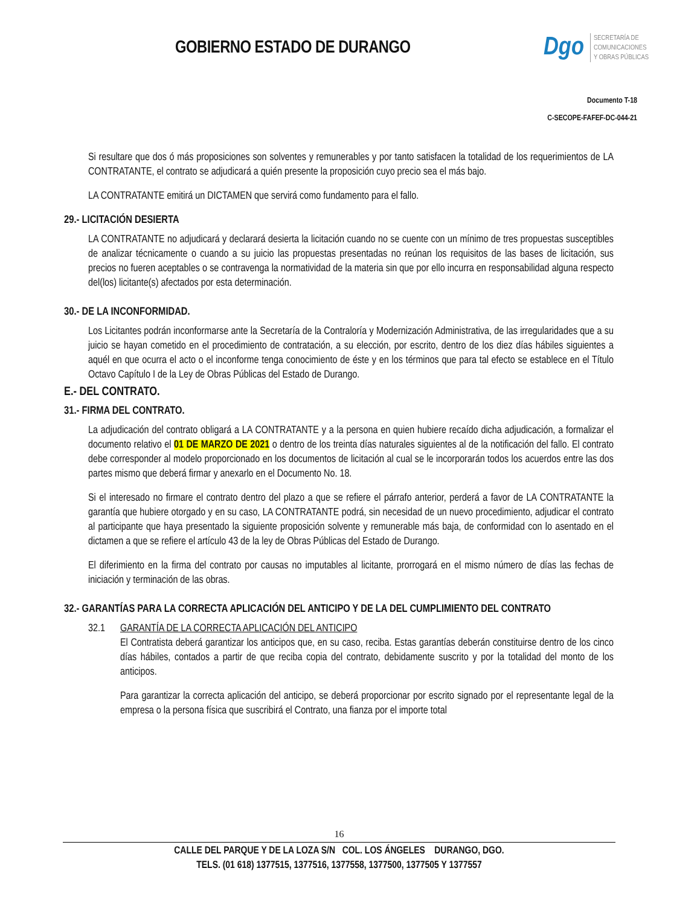GOBIERNO ESTADO DE DURANGO
Dgo
SECRETARÍA DE
COMUNICACIONES
Y OBRAS PÚBLICAS
Documento T-18
C-SECOPE-FAFEF-DC-044-21
Si resultare que dos ó más proposiciones son solventes y remunerables y por tanto satisfacen la totalidad de los requerimientos de LA CONTRATANTE, el contrato se adjudicará a quién presente la proposición cuyo precio sea el más bajo.
LA CONTRATANTE emitirá un DICTAMEN que servirá como fundamento para el fallo.
29.- LICITACIÓN DESIERTA
LA CONTRATANTE no adjudicará y declarará desierta la licitación cuando no se cuente con un mínimo de tres propuestas susceptibles de analizar técnicamente o cuando a su juicio las propuestas presentadas no reúnan los requisitos de las bases de licitación, sus precios no fueren aceptables o se contravenga la normatividad de la materia sin que por ello incurra en responsabilidad alguna respecto del(los) licitante(s) afectados por esta determinación.
30.- DE LA INCONFORMIDAD.
Los Licitantes podrán inconformarse ante la Secretaría de la Contraloría y Modernización Administrativa, de las irregularidades que a su juicio se hayan cometido en el procedimiento de contratación, a su elección, por escrito, dentro de los diez días hábiles siguientes a aquél en que ocurra el acto o el inconforme tenga conocimiento de éste y en los términos que para tal efecto se establece en el Título Octavo Capítulo I de la Ley de Obras Públicas del Estado de Durango.
E.- DEL CONTRATO.
31.- FIRMA DEL CONTRATO.
La adjudicación del contrato obligará a LA CONTRATANTE y a la persona en quien hubiere recaído dicha adjudicación, a formalizar el documento relativo el 01 DE MARZO DE 2021 o dentro de los treinta días naturales siguientes al de la notificación del fallo. El contrato debe corresponder al modelo proporcionado en los documentos de licitación al cual se le incorporarán todos los acuerdos entre las dos partes mismo que deberá firmar y anexarlo en el Documento No. 18.
Si el interesado no firmare el contrato dentro del plazo a que se refiere el párrafo anterior, perderá a favor de LA CONTRATANTE la garantía que hubiere otorgado y en su caso, LA CONTRATANTE podrá, sin necesidad de un nuevo procedimiento, adjudicar el contrato al participante que haya presentado la siguiente proposición solvente y remunerable más baja, de conformidad con lo asentado en el dictamen a que se refiere el artículo 43 de la ley de Obras Públicas del Estado de Durango.
El diferimiento en la firma del contrato por causas no imputables al licitante, prorrogará en el mismo número de días las fechas de iniciación y terminación de las obras.
32.- GARANTÍAS PARA LA CORRECTA APLICACIÓN DEL ANTICIPO Y DE LA DEL CUMPLIMIENTO DEL CONTRATO
32.1 GARANTÍA DE LA CORRECTA APLICACIÓN DEL ANTICIPO
El Contratista deberá garantizar los anticipos que, en su caso, reciba. Estas garantías deberán constituirse dentro de los cinco días hábiles, contados a partir de que reciba copia del contrato, debidamente suscrito y por la totalidad del monto de los anticipos.
Para garantizar la correcta aplicación del anticipo, se deberá proporcionar por escrito signado por el representante legal de la empresa o la persona física que suscribirá el Contrato, una fianza por el importe total
16
CALLE DEL PARQUE Y DE LA LOZA S/N COL. LOS ÁNGELES DURANGO, DGO.
TELS. (01 618) 1377515, 1377516, 1377558, 1377500, 1377505 Y 1377557